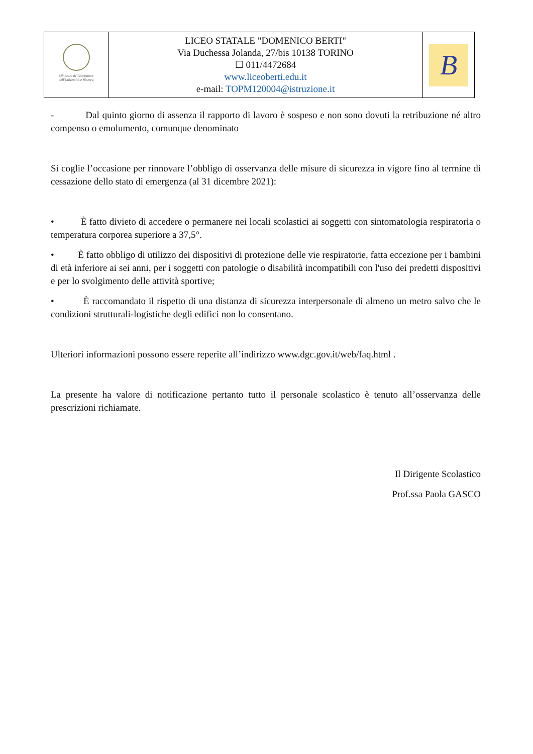| Ministero dell'Istruzione dell'Università e Ricerca | LICEO STATALE "DOMENICO BERTI" Via Duchessa Jolanda, 27/bis 10138 TORINO ☐ 011/4472684 www.liceoberti.edu.it e-mail: TOPM120004@istruzione.it | B |
- Dal quinto giorno di assenza il rapporto di lavoro è sospeso e non sono dovuti la retribuzione né altro compenso o emolumento, comunque denominato
Si coglie l’occasione per rinnovare l’obbligo di osservanza delle misure di sicurezza in vigore fino al termine di cessazione dello stato di emergenza (al 31 dicembre 2021):
• È fatto divieto di accedere o permanere nei locali scolastici ai soggetti con sintomatologia respiratoria o temperatura corporea superiore a 37,5°.
• È fatto obbligo di utilizzo dei dispositivi di protezione delle vie respiratorie, fatta eccezione per i bambini di età inferiore ai sei anni, per i soggetti con patologie o disabilità incompatibili con l'uso dei predetti dispositivi e per lo svolgimento delle attività sportive;
• È raccomandato il rispetto di una distanza di sicurezza interpersonale di almeno un metro salvo che le condizioni strutturali-logistiche degli edifici non lo consentano.
Ulteriori informazioni possono essere reperite all’indirizzo www.dgc.gov.it/web/faq.html .
La presente ha valore di notificazione pertanto tutto il personale scolastico è tenuto all’osservanza delle prescrizioni richiamate.
Il Dirigente Scolastico
Prof.ssa Paola GASCO